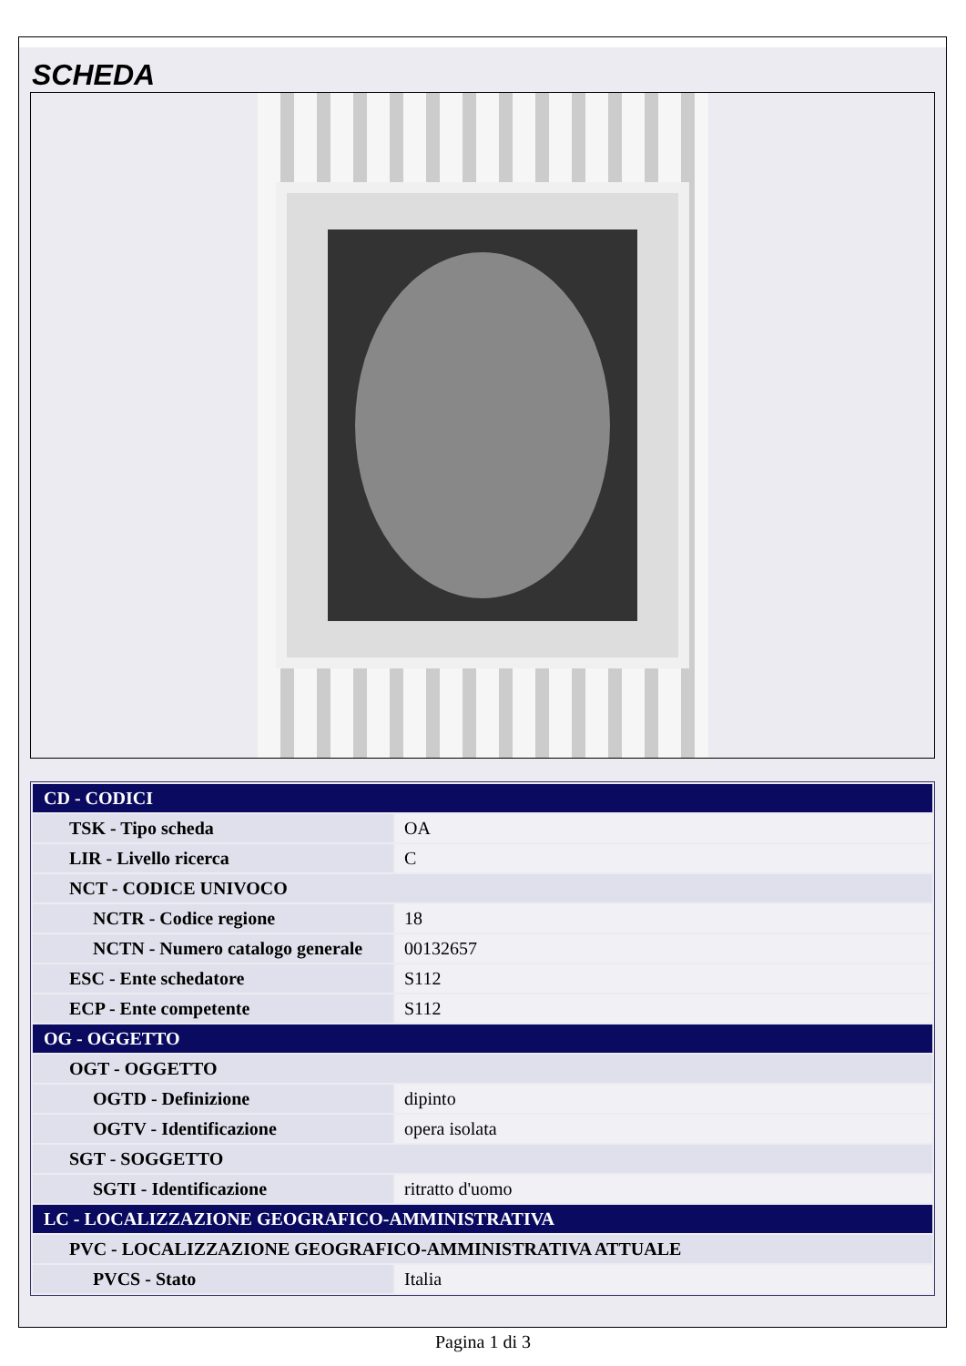SCHEDA
| CD - CODICI | |
| TSK - Tipo scheda | OA |
| LIR - Livello ricerca | C |
| NCT - CODICE UNIVOCO | |
| NCTR - Codice regione | 18 |
| NCTN - Numero catalogo generale | 00132657 |
| ESC - Ente schedatore | S112 |
| ECP - Ente competente | S112 |
| OG - OGGETTO | |
| OGT - OGGETTO | |
| OGTD - Definizione | dipinto |
| OGTV - Identificazione | opera isolata |
| SGT - SOGGETTO | |
| SGTI - Identificazione | ritratto d'uomo |
| LC - LOCALIZZAZIONE GEOGRAFICO-AMMINISTRATIVA | |
| PVC - LOCALIZZAZIONE GEOGRAFICO-AMMINISTRATIVA ATTUALE | |
| PVCS - Stato | Italia |
Pagina 1 di 3